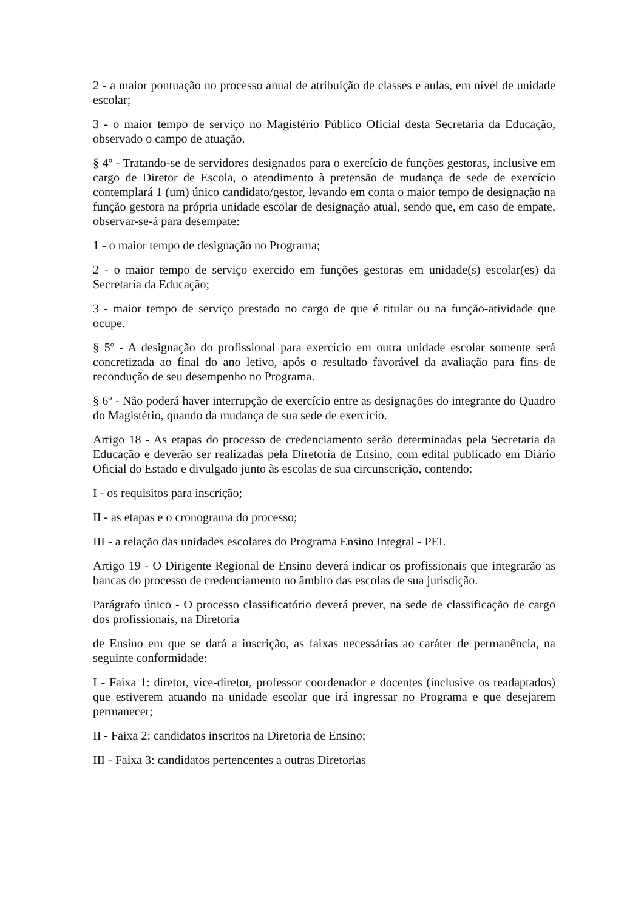2 - a maior pontuação no processo anual de atribuição de classes e aulas, em nível de unidade escolar;
3 - o maior tempo de serviço no Magistério Público Oficial desta Secretaria da Educação, observado o campo de atuação.
§ 4º - Tratando-se de servidores designados para o exercício de funções gestoras, inclusive em cargo de Diretor de Escola, o atendimento à pretensão de mudança de sede de exercício contemplará 1 (um) único candidato/gestor, levando em conta o maior tempo de designação na função gestora na própria unidade escolar de designação atual, sendo que, em caso de empate, observar-se-á para desempate:
1 - o maior tempo de designação no Programa;
2 - o maior tempo de serviço exercido em funções gestoras em unidade(s) escolar(es) da Secretaria da Educação;
3 - maior tempo de serviço prestado no cargo de que é titular ou na função-atividade que ocupe.
§ 5º - A designação do profissional para exercício em outra unidade escolar somente será concretizada ao final do ano letivo, após o resultado favorável da avaliação para fins de recondução de seu desempenho no Programa.
§ 6º - Não poderá haver interrupção de exercício entre as designações do integrante do Quadro do Magistério, quando da mudança de sua sede de exercício.
Artigo 18 - As etapas do processo de credenciamento serão determinadas pela Secretaria da Educação e deverão ser realizadas pela Diretoria de Ensino, com edital publicado em Diário Oficial do Estado e divulgado junto às escolas de sua circunscrição, contendo:
I - os requisitos para inscrição;
II - as etapas e o cronograma do processo;
III - a relação das unidades escolares do Programa Ensino Integral - PEI.
Artigo 19 - O Dirigente Regional de Ensino deverá indicar os profissionais que integrarão as bancas do processo de credenciamento no âmbito das escolas de sua jurisdição.
Parágrafo único - O processo classificatório deverá prever, na sede de classificação de cargo dos profissionais, na Diretoria
de Ensino em que se dará a inscrição, as faixas necessárias ao caráter de permanência, na seguinte conformidade:
I - Faixa 1: diretor, vice-diretor, professor coordenador e docentes (inclusive os readaptados) que estiverem atuando na unidade escolar que irá ingressar no Programa e que desejarem permanecer;
II - Faixa 2: candidatos inscritos na Diretoria de Ensino;
III - Faixa 3: candidatos pertencentes a outras Diretorias